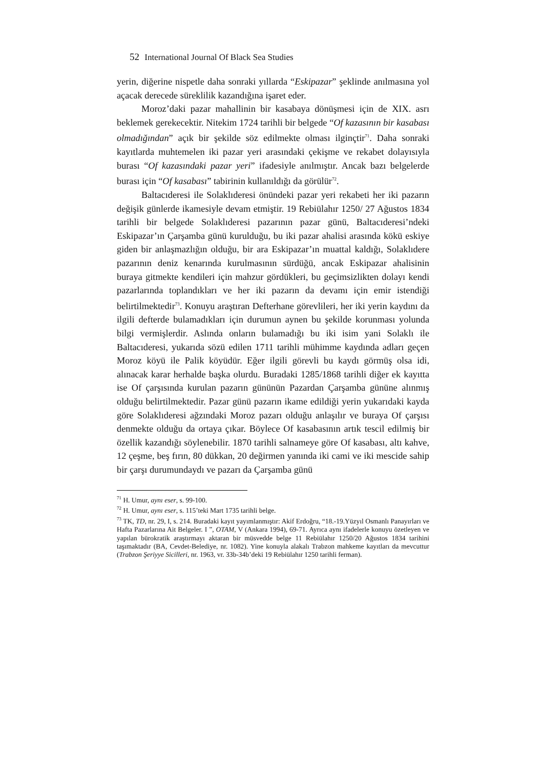52 International Journal Of Black Sea Studies
yerin, diğerine nispetle daha sonraki yıllarda “Eskipazar” şeklinde anılmasına yol açacak derecede süreklilik kazandığına işaret eder.
Moroz’daki pazar mahallinin bir kasabaya dönüşmesi için de XIX. asrı beklemek gerekecektir. Nitekim 1724 tarihli bir belgede “Of kazasının bir kasabası olmadığından” açık bir şekilde söz edilmekte olması ilginçtir<sup>71</sup>. Daha sonraki kayıtlarda muhtemelen iki pazar yeri arasındaki çekişme ve rekabet dolayısıyla burası “Of kazasındaki pazar yeri” ifadesiyle anılmıştır. Ancak bazı belgelerde burası için “Of kasabası” tabirinin kullanıldığı da görülür<sup>72</sup>.
Baltacıderesi ile Solaklıderesi önündeki pazar yeri rekabeti her iki pazarın değişik günlerde ikamesiyle devam etmiştir. 19 Rebiülahır 1250/ 27 Ağustos 1834 tarihli bir belgede Solaklıderesi pazarının pazar günü, Baltacıderesi’ndeki Eskipazar’ın Çarşamba günü kurulduğu, bu iki pazar ahalisi arasında kökü eskiye giden bir anlaşmazlığın olduğu, bir ara Eskipazar’ın muattal kaldığı, Solaklıdere pazarının deniz kenarında kurulmasının sürdüğü, ancak Eskipazar ahalisinin buraya gitmekte kendileri için mahzur gördükleri, bu geçimsizlikten dolayı kendi pazarlarında toplandıkları ve her iki pazarın da devamı için emir istendiği belirtilmektedir<sup>73</sup>. Konuyu araştıran Defterhane görevlileri, her iki yerin kaydını da ilgili defterde bulamadıkları için durumun aynen bu şekilde korunması yolunda bilgi vermişlerdir. Aslında onların bulamadığı bu iki isim yani Solaklı ile Baltacıderesi, yukarıda sözü edilen 1711 tarihli mühimme kaydında adları geçen Moroz köyü ile Palik köyüdür. Eğer ilgili görevli bu kaydı görmüş olsa idi, alınacak karar herhalde başka olurdu. Buradaki 1285/1868 tarihli diğer ek kayıtta ise Of çarşısında kurulan pazarın gününün Pazardan Çarşamba gününe alınmış olduğu belirtilmektedir. Pazar günü pazarın ikame edildiği yerin yukarıdaki kayda göre Solaklıderesi ağzındaki Moroz pazarı olduğu anlaşılır ve buraya Of çarşısı denmekte olduğu da ortaya çıkar. Böylece Of kasabasının artık tescil edilmiş bir özellik kazandığı söylenebilir. 1870 tarihli salnameye göre Of kasabası, altı kahve, 12 çeşme, beş fırın, 80 dükkan, 20 değirmen yanında iki cami ve iki mescide sahip bir çarşı durumundaydı ve pazarı da Çarşamba günü
<sup>71</sup> H. Umur, aynı eser, s. 99-100.
<sup>72</sup> H. Umur, aynı eser, s. 115’teki Mart 1735 tarihli belge.
<sup>73</sup> TK, TD, nr. 29, I, s. 214. Buradaki kayıt yayımlanmıştır: Akif Erdoğru, “18.-19.Yüzyıl Osmanlı Panayırları ve Hafta Pazarlarına Ait Belgeler. I ”, OTAM, V (Ankara 1994), 69-71. Ayrıca aynı ifadelerle konuyu özetleyen ve yapılan bürokratik araştırmayı aktaran bir müsvedde belge 11 Rebiülahır 1250/20 Ağustos 1834 tarihini taşımaktadır (BA, Cevdet-Belediye, nr. 1082). Yine konuyla alakalı Trabzon mahkeme kayıtları da mevcuttur (Trabzon Şeriyye Sicilleri, nr. 1963, vr. 33b-34b’deki 19 Rebiülahır 1250 tarihli ferman).